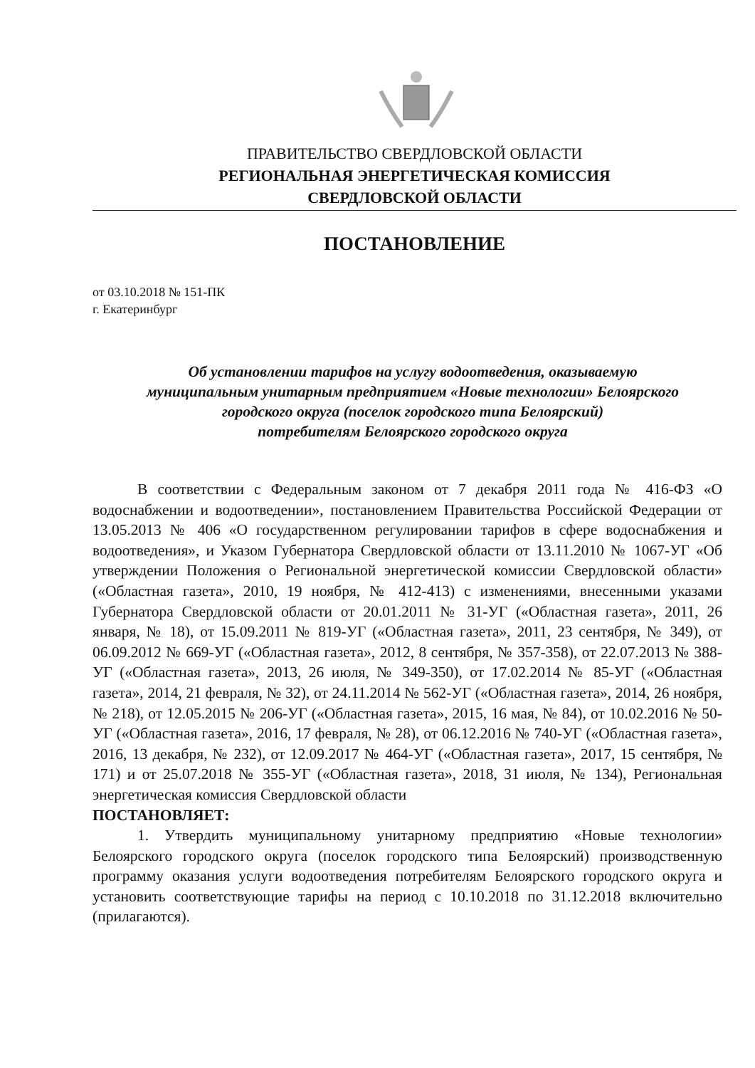ПРАВИТЕЛЬСТВО СВЕРДЛОВСКОЙ ОБЛАСТИ
РЕГИОНАЛЬНАЯ ЭНЕРГЕТИЧЕСКАЯ КОМИССИЯ
СВЕРДЛОВСКОЙ ОБЛАСТИ
ПОСТАНОВЛЕНИЕ
от 03.10.2018 № 151-ПК
г. Екатеринбург
Об установлении тарифов на услугу водоотведения, оказываемую
муниципальным унитарным предприятием «Новые технологии» Белоярского
городского округа (поселок городского типа Белоярский)
потребителям Белоярского городского округа
В соответствии с Федеральным законом от 7 декабря 2011 года № 416-ФЗ «О водоснабжении и водоотведении», постановлением Правительства Российской Федерации от 13.05.2013 № 406 «О государственном регулировании тарифов в сфере водоснабжения и водоотведения», и Указом Губернатора Свердловской области от 13.11.2010 № 1067-УГ «Об утверждении Положения о Региональной энергетической комиссии Свердловской области» («Областная газета», 2010, 19 ноября, № 412-413) с изменениями, внесенными указами Губернатора Свердловской области от 20.01.2011 № 31-УГ («Областная газета», 2011, 26 января, № 18), от 15.09.2011 № 819-УГ («Областная газета», 2011, 23 сентября, № 349), от 06.09.2012 № 669-УГ («Областная газета», 2012, 8 сентября, № 357-358), от 22.07.2013 № 388-УГ («Областная газета», 2013, 26 июля, № 349-350), от 17.02.2014 № 85-УГ («Областная газета», 2014, 21 февраля, № 32), от 24.11.2014 № 562-УГ («Областная газета», 2014, 26 ноября, № 218), от 12.05.2015 № 206-УГ («Областная газета», 2015, 16 мая, № 84), от 10.02.2016 № 50-УГ («Областная газета», 2016, 17 февраля, № 28), от 06.12.2016 № 740-УГ («Областная газета», 2016, 13 декабря, № 232), от 12.09.2017 № 464-УГ («Областная газета», 2017, 15 сентября, № 171) и от 25.07.2018 № 355-УГ («Областная газета», 2018, 31 июля, № 134), Региональная энергетическая комиссия Свердловской области
ПОСТАНОВЛЯЕТ:
1. Утвердить муниципальному унитарному предприятию «Новые технологии» Белоярского городского округа (поселок городского типа Белоярский) производственную программу оказания услуги водоотведения потребителям Белоярского городского округа и установить соответствующие тарифы на период с 10.10.2018 по 31.12.2018 включительно (прилагаются).